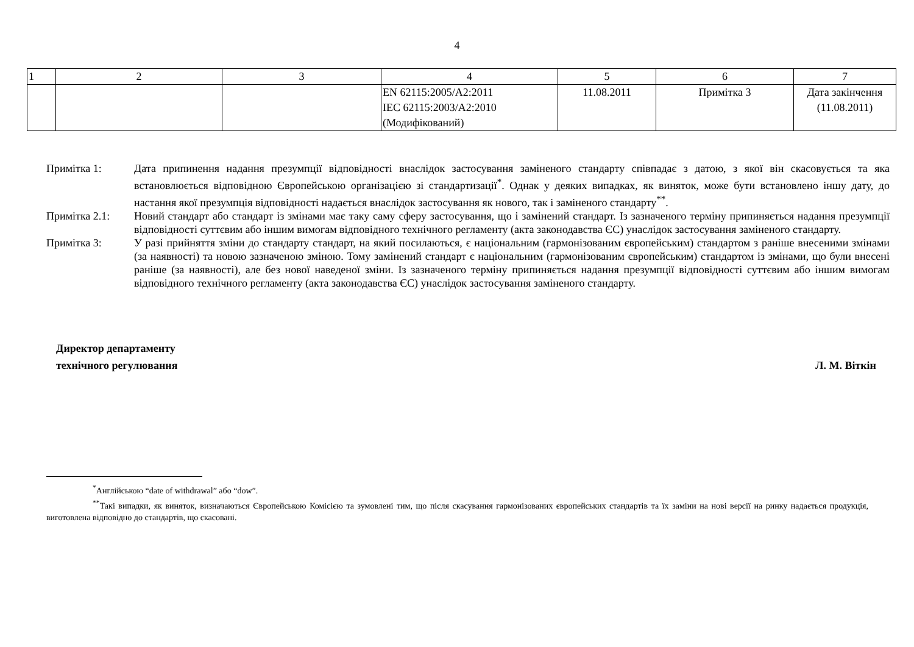4
| 1 | 2 | 3 | 4 | 5 | 6 | 7 |
| --- | --- | --- | --- | --- | --- | --- |
| | | | EN 62115:2005/A2:2011 IEC 62115:2003/A2:2010 (Модифікований) | 11.08.2011 | Примітка 3 | Дата закінчення (11.08.2011) |
Примітка 1: Дата припинення надання презумпції відповідності внаслідок застосування заміненого стандарту співпадає з датою, з якої він скасовується та яка встановлюється відповідною Європейською організацією зі стандартизації<sup>*</sup>. Однак у деяких випадках, як виняток, може бути встановлено іншу дату, до настання якої презумпція відповідності надається внаслідок застосування як нового, так і заміненого стандарту<sup>**</sup>.
Примітка 2.1: Новий стандарт або стандарт із змінами має таку саму сферу застосування, що і замінений стандарт. Із зазначеного терміну припиняється надання презумпції відповідності суттєвим або іншим вимогам відповідного технічного регламенту (акта законодавства ЄС) унаслідок застосування заміненого стандарту.
Примітка 3: У разі прийняття зміни до стандарту стандарт, на який посилаються, є національним (гармонізованим європейським) стандартом з раніше внесеними змінами (за наявності) та новою зазначеною зміною. Тому замінений стандарт є національним (гармонізованим європейським) стандартом із змінами, що були внесені раніше (за наявності), але без нової наведеної зміни. Із зазначеного терміну припиняється надання презумпції відповідності суттєвим або іншим вимогам відповідного технічного регламенту (акта законодавства ЄС) унаслідок застосування заміненого стандарту.
Директор департаменту
технічного регулювання
Л. М. Віткін
<sup>*</sup> Англійською “date of withdrawal” або “dow”.
<sup>**</sup> Такі випадки, як виняток, визначаються Європейською Комісією та зумовлені тим, що після скасування гармонізованих європейських стандартів та їх заміни на нові версії на ринку надається продукція, виготовлена відповідно до стандартів, що скасовані.